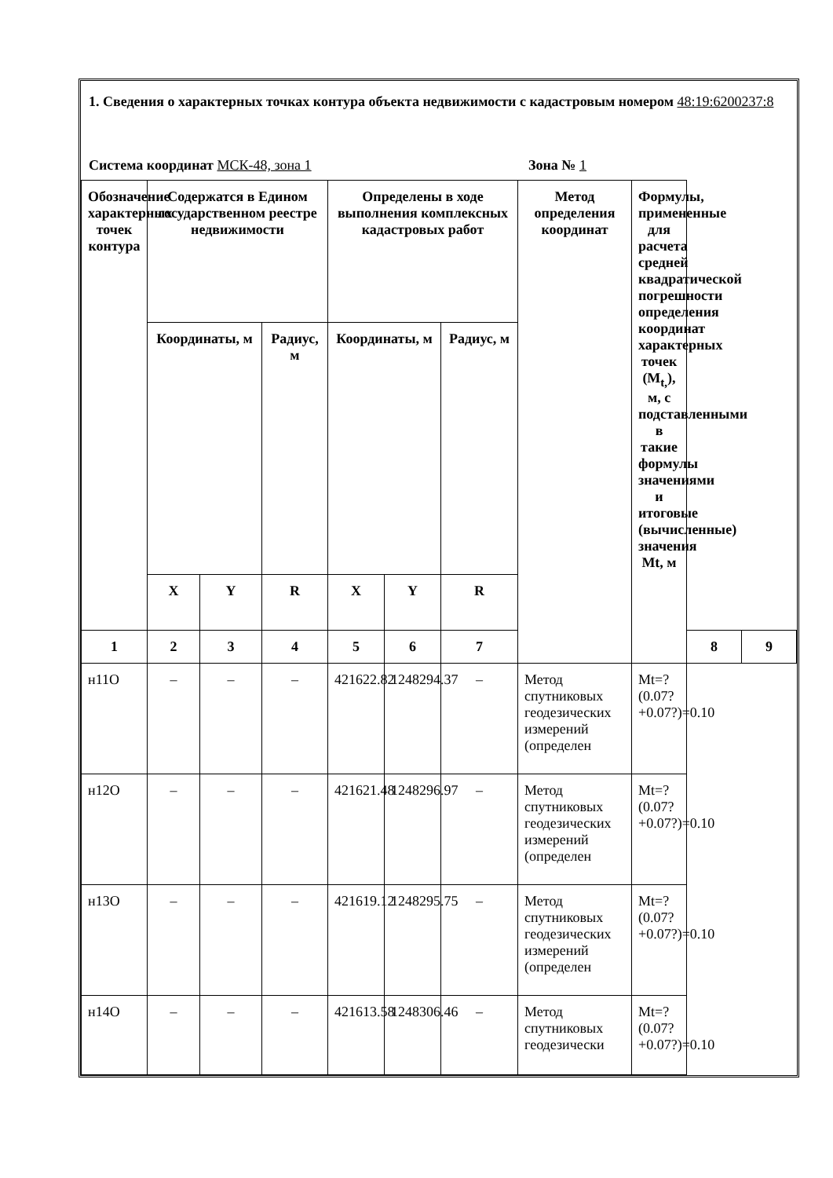1. Сведения о характерных точках контура объекта недвижимости с кадастровым номером 48:19:6200237:8
Система координат МСК-48, зона 1 Зона № 1
| Обозначение характерных точек контура | Содержатся в Едином государственном реестре недвижимости | | | Определены в ходе выполнения комплексных кадастровых работ | | | Метод определения координат | Формулы, примененные для расчета средней квадратической погрешности определения координат характерных точек (M<sub>t,</sub>), м, с подставленными в такие формулы значениями и итоговые (вычисленные) значения Mt, м | | |
| --- | --- | --- | --- | --- | --- | --- | --- | --- | --- | --- |
| | Координаты, м | | Радиус, м | Координаты, м | | Радиус, м | | | | |
| | X | Y | R | X | Y | R | | | | |
| 1 | 2 | 3 | 4 | 5 | 6 | 7 | | | 8 | 9 |
| н11О | – | – | – | 421622.82 | 1248294.37 | – | Метод спутниковых геодезических измерений (определен | Mt=?(0.07?+0.07?)=0.10 | | |
| н12О | – | – | – | 421621.48 | 1248296.97 | – | Метод спутниковых геодезических измерений (определен | Mt=?(0.07?+0.07?)=0.10 | | |
| н13О | – | – | – | 421619.12 | 1248295.75 | – | Метод спутниковых геодезических измерений (определен | Mt=?(0.07?+0.07?)=0.10 | | |
| н14О | – | – | – | 421613.58 | 1248306.46 | – | Метод спутниковых геодезически | Mt=?(0.07?+0.07?)=0.10 | | |